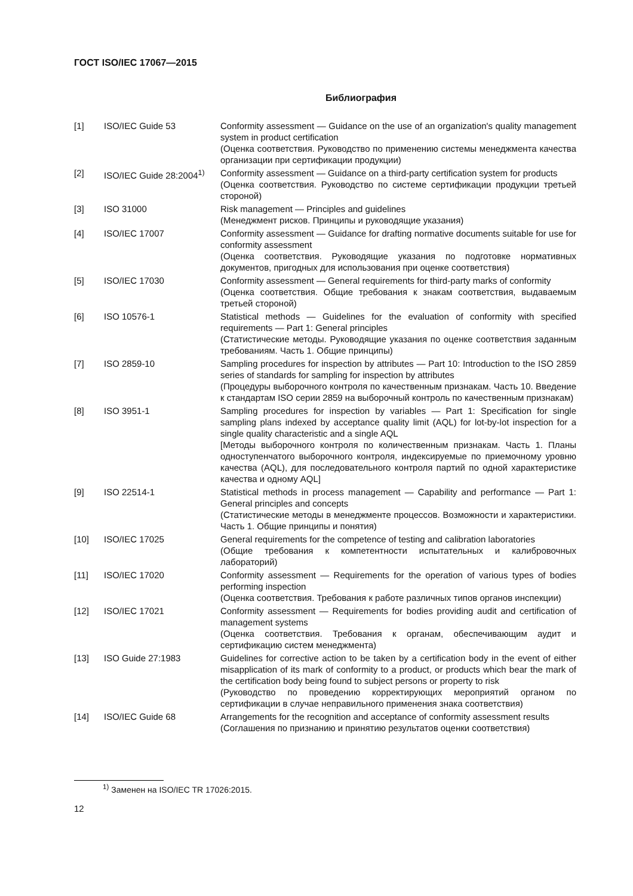ГОСТ ISO/IEC 17067—2015
Библиография
| [1] | ISO/IEC Guide 53 | Conformity assessment — Guidance on the use of an organization's quality management system in product certification (Оценка соответствия. Руководство по применению системы менеджмента качества организации при сертификации продукции) |
| [2] | ISO/IEC Guide 28:2004<sup>1)</sup> | Conformity assessment — Guidance on a third-party certification system for products (Оценка соответствия. Руководство по системе сертификации продукции третьей стороной) |
| [3] | ISO 31000 | Risk management — Principles and guidelines (Менеджмент рисков. Принципы и руководящие указания) |
| [4] | ISO/IEC 17007 | Conformity assessment — Guidance for drafting normative documents suitable for use for conformity assessment (Оценка соответствия. Руководящие указания по подготовке нормативных документов, пригодных для использования при оценке соответствия) |
| [5] | ISO/IEC 17030 | Conformity assessment — General requirements for third-party marks of conformity (Оценка соответствия. Общие требования к знакам соответствия, выдаваемым третьей стороной) |
| [6] | ISO 10576-1 | Statistical methods — Guidelines for the evaluation of conformity with specified requirements — Part 1: General principles (Статистические методы. Руководящие указания по оценке соответствия заданным требованиям. Часть 1. Общие принципы) |
| [7] | ISO 2859-10 | Sampling procedures for inspection by attributes — Part 10: Introduction to the ISO 2859 series of standards for sampling for inspection by attributes (Процедуры выборочного контроля по качественным признакам. Часть 10. Введение к стандартам ISO серии 2859 на выборочный контроль по качественным признакам) |
| [8] | ISO 3951-1 | Sampling procedures for inspection by variables — Part 1: Specification for single sampling plans indexed by acceptance quality limit (AQL) for lot-by-lot inspection for a single quality characteristic and a single AQL [Методы выборочного контроля по количественным признакам. Часть 1. Планы одноступенчатого выборочного контроля, индексируемые по приемочному уровню качества (AQL), для последовательного контроля партий по одной характеристике качества и одному AQL] |
| [9] | ISO 22514-1 | Statistical methods in process management — Capability and performance — Part 1: General principles and concepts (Статистические методы в менеджменте процессов. Возможности и характеристики. Часть 1. Общие принципы и понятия) |
| [10] | ISO/IEC 17025 | General requirements for the competence of testing and calibration laboratories (Общие требования к компетентности испытательных и калибровочных лабораторий) |
| [11] | ISO/IEC 17020 | Conformity assessment — Requirements for the operation of various types of bodies performing inspection (Оценка соответствия. Требования к работе различных типов органов инспекции) |
| [12] | ISO/IEC 17021 | Conformity assessment — Requirements for bodies providing audit and certification of management systems (Оценка соответствия. Требования к органам, обеспечивающим аудит и сертификацию систем менеджмента) |
| [13] | ISO Guide 27:1983 | Guidelines for corrective action to be taken by a certification body in the event of either misapplication of its mark of conformity to a product, or products which bear the mark of the certification body being found to subject persons or property to risk (Руководство по проведению корректирующих мероприятий органом по сертификации в случае неправильного применения знака соответствия) |
| [14] | ISO/IEC Guide 68 | Arrangements for the recognition and acceptance of conformity assessment results (Соглашения по признанию и принятию результатов оценки соответствия) |
<sup>1)</sup> Заменен на ISO/IEC TR 17026:2015.
12